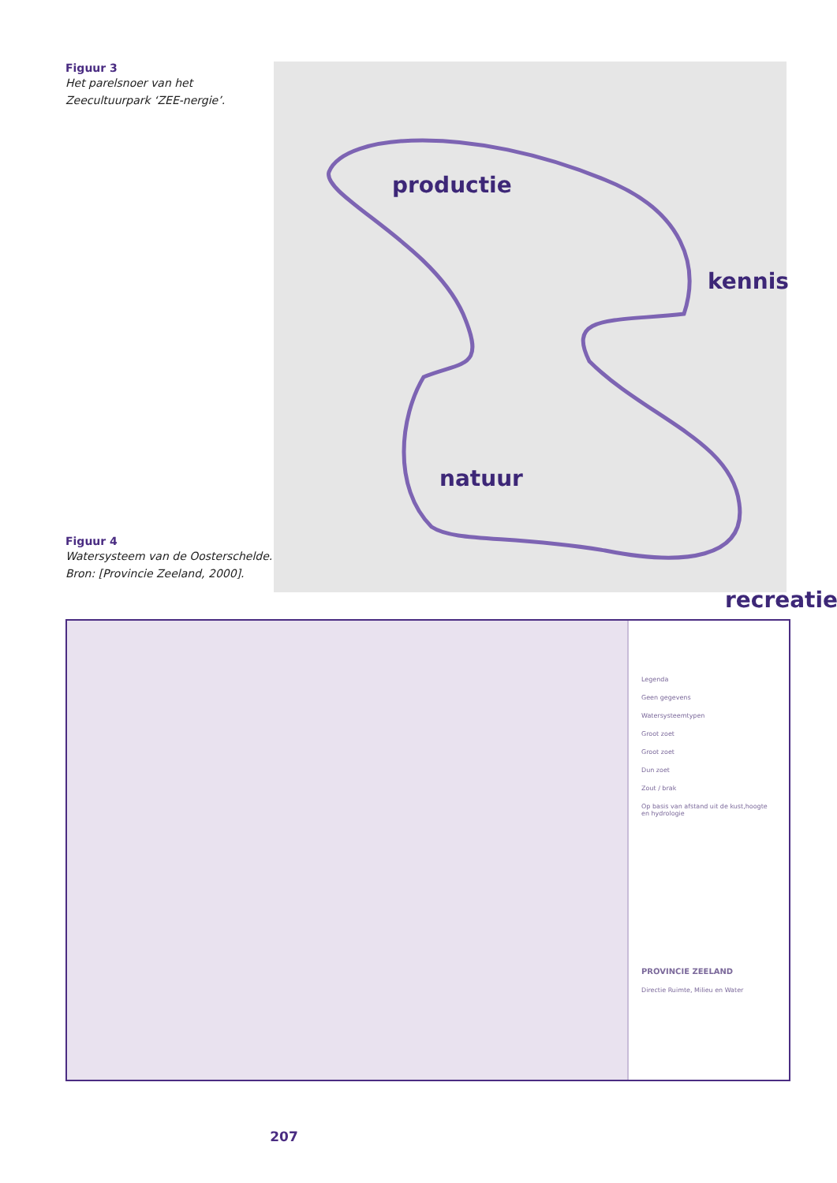Figuur 3
Het parelsnoer van het Zeecultuurpark ‘ZEE-nergie’.
Figuur 4
Watersysteem van de Oosterschelde. Bron: [Provincie Zeeland, 2000].
productie
kennis
natuur
recreatie
Legenda
Geen gegevens
Watersysteemtypen
Groot zoet
Groot zoet
Dun zoet
Zout / brak
Op basis van afstand uit de kust,hoogte en hydrologie
PROVINCIE ZEELAND
Directie Ruimte, Milieu en Water
207